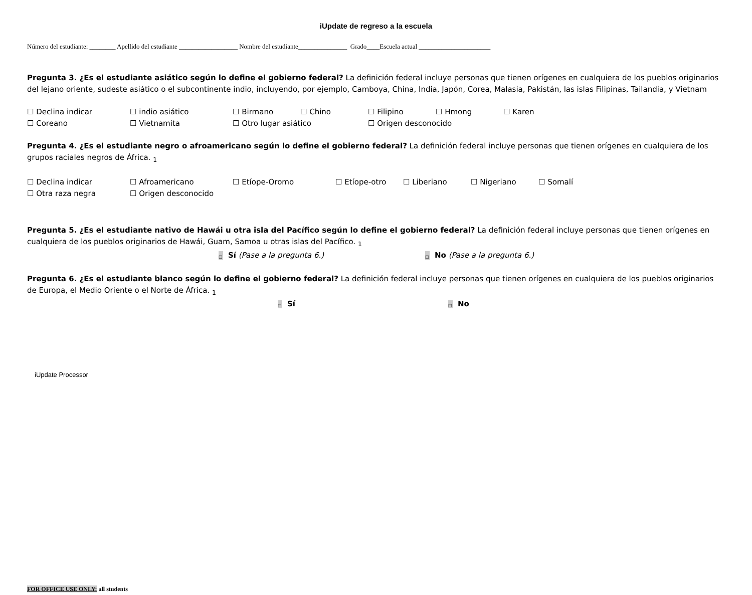iUpdate de regreso a la escuela
Número del estudiante: ________ Apellido del estudiante __________________ Nombre del estudiante_______________ Grado____Escuela actual ______________________
Pregunta 3. ¿Es el estudiante asiático según lo define el gobierno federal? La definición federal incluye personas que tienen orígenes en cualquiera de los pueblos originarios del lejano oriente, sudeste asiático o el subcontinente indio, incluyendo, por ejemplo, Camboya, China, India, Japón, Corea, Malasia, Pakistán, las islas Filipinas, Tailandia, y Vietnam
☐ Declina indicar ☐ indio asiático ☐ Birmano ☐ Chino ☐ Filipino ☐ Hmong ☐ Karen ☐ Coreano ☐ Vietnamita ☐ Otro lugar asiático ☐ Origen desconocido
Pregunta 4. ¿Es el estudiante negro o afroamericano según lo define el gobierno federal? La definición federal incluye personas que tienen orígenes en cualquiera de los grupos raciales negros de África. <sub>1</sub>
☐ Declina indicar ☐ Afroamericano ☐ Etíope-Oromo ☐ Etíope-otro ☐ Liberiano ☐ Nigeriano ☐ Somalí ☐ Otra raza negra ☐ Origen desconocido
Pregunta 5. ¿Es el estudiante nativo de Hawái u otra isla del Pacífico según lo define el gobierno federal? La definición federal incluye personas que tienen orígenes en cualquiera de los pueblos originarios de Hawái, Guam, Samoa u otras islas del Pacífico. <sub>1</sub>
□ Sí (Pase a la pregunta 6.) □ No (Pase a la pregunta 6.)
Pregunta 6. ¿Es el estudiante blanco según lo define el gobierno federal? La definición federal incluye personas que tienen orígenes en cualquiera de los pueblos originarios de Europa, el Medio Oriente o el Norte de África. <sub>1</sub>
□ Sí □ No
iUpdate Processor
FOR OFFICE USE ONLY: all students